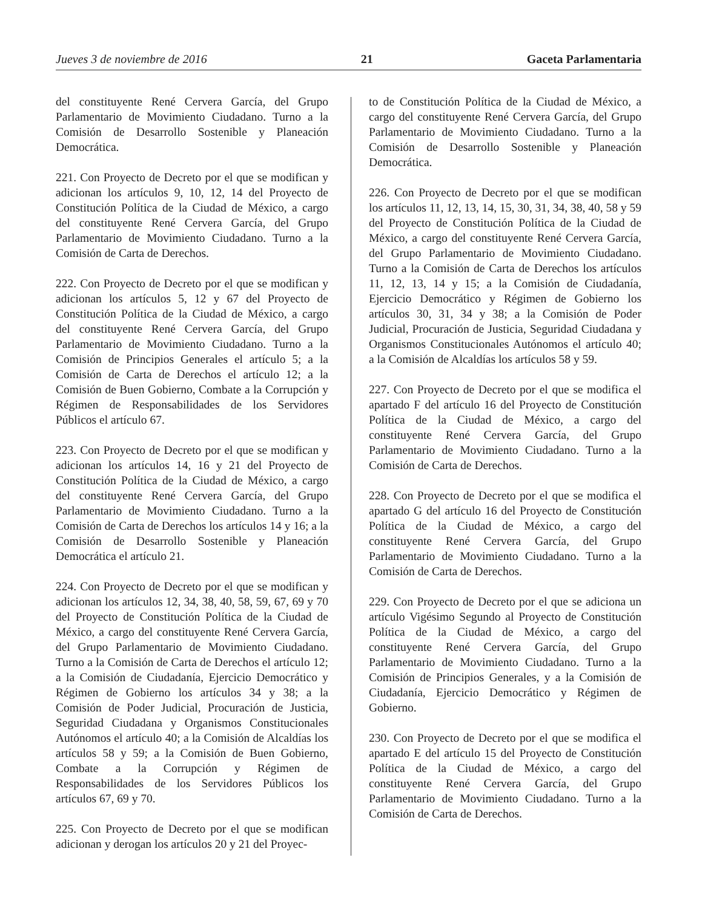Jueves 3 de noviembre de 2016 21 Gaceta Parlamentaria
del constituyente René Cervera García, del Grupo Parlamentario de Movimiento Ciudadano. Turno a la Comisión de Desarrollo Sostenible y Planeación Democrática.
221. Con Proyecto de Decreto por el que se modifican y adicionan los artículos 9, 10, 12, 14 del Proyecto de Constitución Política de la Ciudad de México, a cargo del constituyente René Cervera García, del Grupo Parlamentario de Movimiento Ciudadano. Turno a la Comisión de Carta de Derechos.
222. Con Proyecto de Decreto por el que se modifican y adicionan los artículos 5, 12 y 67 del Proyecto de Constitución Política de la Ciudad de México, a cargo del constituyente René Cervera García, del Grupo Parlamentario de Movimiento Ciudadano. Turno a la Comisión de Principios Generales el artículo 5; a la Comisión de Carta de Derechos el artículo 12; a la Comisión de Buen Gobierno, Combate a la Corrupción y Régimen de Responsabilidades de los Servidores Públicos el artículo 67.
223. Con Proyecto de Decreto por el que se modifican y adicionan los artículos 14, 16 y 21 del Proyecto de Constitución Política de la Ciudad de México, a cargo del constituyente René Cervera García, del Grupo Parlamentario de Movimiento Ciudadano. Turno a la Comisión de Carta de Derechos los artículos 14 y 16; a la Comisión de Desarrollo Sostenible y Planeación Democrática el artículo 21.
224. Con Proyecto de Decreto por el que se modifican y adicionan los artículos 12, 34, 38, 40, 58, 59, 67, 69 y 70 del Proyecto de Constitución Política de la Ciudad de México, a cargo del constituyente René Cervera García, del Grupo Parlamentario de Movimiento Ciudadano. Turno a la Comisión de Carta de Derechos el artículo 12; a la Comisión de Ciudadanía, Ejercicio Democrático y Régimen de Gobierno los artículos 34 y 38; a la Comisión de Poder Judicial, Procuración de Justicia, Seguridad Ciudadana y Organismos Constitucionales Autónomos el artículo 40; a la Comisión de Alcaldías los artículos 58 y 59; a la Comisión de Buen Gobierno, Combate a la Corrupción y Régimen de Responsabilidades de los Servidores Públicos los artículos 67, 69 y 70.
225. Con Proyecto de Decreto por el que se modifican adicionan y derogan los artículos 20 y 21 del Proyec-
to de Constitución Política de la Ciudad de México, a cargo del constituyente René Cervera García, del Grupo Parlamentario de Movimiento Ciudadano. Turno a la Comisión de Desarrollo Sostenible y Planeación Democrática.
226. Con Proyecto de Decreto por el que se modifican los artículos 11, 12, 13, 14, 15, 30, 31, 34, 38, 40, 58 y 59 del Proyecto de Constitución Política de la Ciudad de México, a cargo del constituyente René Cervera García, del Grupo Parlamentario de Movimiento Ciudadano. Turno a la Comisión de Carta de Derechos los artículos 11, 12, 13, 14 y 15; a la Comisión de Ciudadanía, Ejercicio Democrático y Régimen de Gobierno los artículos 30, 31, 34 y 38; a la Comisión de Poder Judicial, Procuración de Justicia, Seguridad Ciudadana y Organismos Constitucionales Autónomos el artículo 40; a la Comisión de Alcaldías los artículos 58 y 59.
227. Con Proyecto de Decreto por el que se modifica el apartado F del artículo 16 del Proyecto de Constitución Política de la Ciudad de México, a cargo del constituyente René Cervera García, del Grupo Parlamentario de Movimiento Ciudadano. Turno a la Comisión de Carta de Derechos.
228. Con Proyecto de Decreto por el que se modifica el apartado G del artículo 16 del Proyecto de Constitución Política de la Ciudad de México, a cargo del constituyente René Cervera García, del Grupo Parlamentario de Movimiento Ciudadano. Turno a la Comisión de Carta de Derechos.
229. Con Proyecto de Decreto por el que se adiciona un artículo Vigésimo Segundo al Proyecto de Constitución Política de la Ciudad de México, a cargo del constituyente René Cervera García, del Grupo Parlamentario de Movimiento Ciudadano. Turno a la Comisión de Principios Generales, y a la Comisión de Ciudadanía, Ejercicio Democrático y Régimen de Gobierno.
230. Con Proyecto de Decreto por el que se modifica el apartado E del artículo 15 del Proyecto de Constitución Política de la Ciudad de México, a cargo del constituyente René Cervera García, del Grupo Parlamentario de Movimiento Ciudadano. Turno a la Comisión de Carta de Derechos.